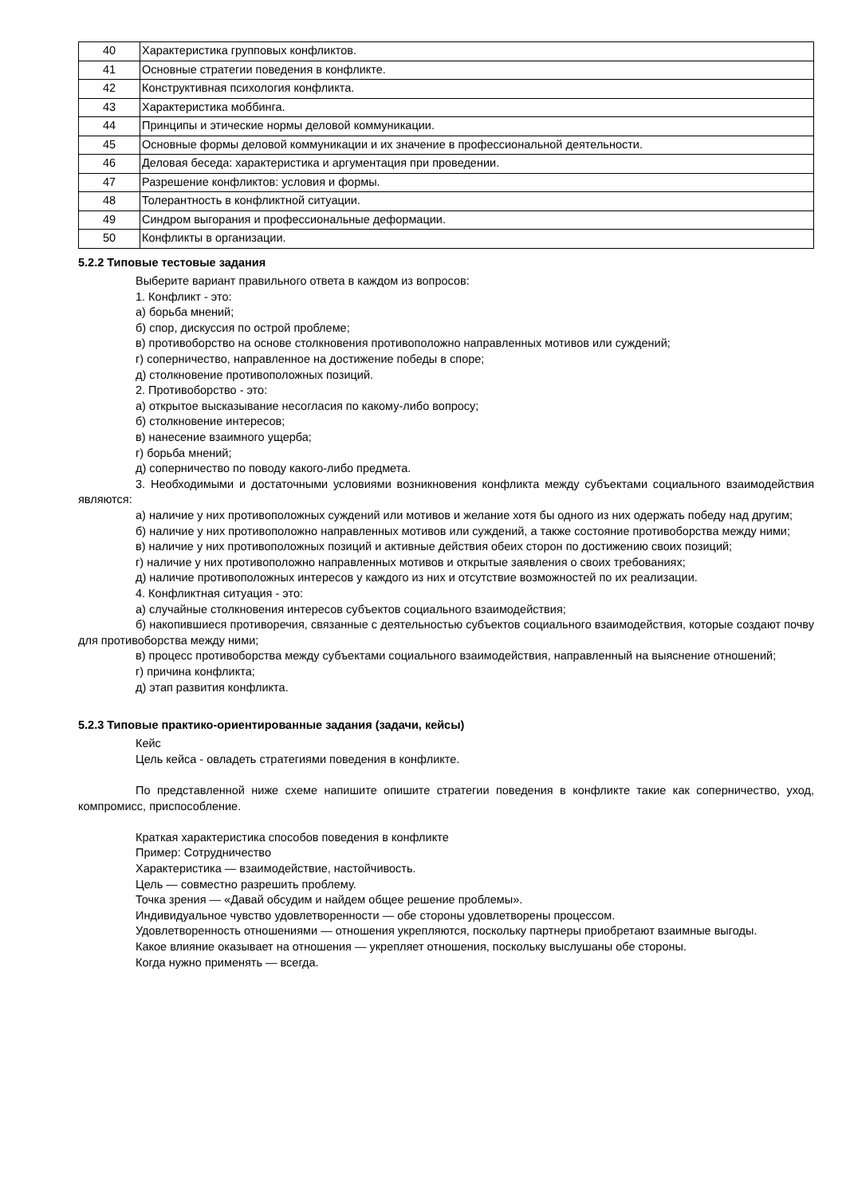| 40 | Характеристика групповых конфликтов. |
| 41 | Основные стратегии поведения в конфликте. |
| 42 | Конструктивная психология конфликта. |
| 43 | Характеристика моббинга. |
| 44 | Принципы и этические нормы деловой коммуникации. |
| 45 | Основные формы деловой коммуникации и их значение в профессиональной деятельности. |
| 46 | Деловая беседа: характеристика и аргументация при проведении. |
| 47 | Разрешение конфликтов: условия и формы. |
| 48 | Толерантность в конфликтной ситуации. |
| 49 | Синдром выгорания и профессиональные деформации. |
| 50 | Конфликты в организации. |
5.2.2 Типовые тестовые задания
Выберите вариант правильного ответа в каждом из вопросов:
1. Конфликт - это:
а) борьба мнений;
б) спор, дискуссия по острой проблеме;
в) противоборство на основе столкновения противоположно направленных мотивов или суждений;
г) соперничество, направленное на достижение победы в споре;
д) столкновение противоположных позиций.
2. Противоборство - это:
а) открытое высказывание несогласия по какому-либо вопросу;
б) столкновение интересов;
в) нанесение взаимного ущерба;
г) борьба мнений;
д) соперничество по поводу какого-либо предмета.
3. Необходимыми и достаточными условиями возникновения конфликта между субъектами социального взаимодействия являются:
а) наличие у них противоположных суждений или мотивов и желание хотя бы одного из них одержать победу над другим;
б) наличие у них противоположно направленных мотивов или суждений, а также состояние противоборства между ними;
в) наличие у них противоположных позиций и активные действия обеих сторон по достижению своих позиций;
г) наличие у них противоположно направленных мотивов и открытые заявления о своих требованиях;
д) наличие противоположных интересов у каждого из них и отсутствие возможностей по их реализации.
4. Конфликтная ситуация - это:
а) случайные столкновения интересов субъектов социального взаимодействия;
б) накопившиеся противоречия, связанные с деятельностью субъектов социального взаимодействия, которые создают почву для противоборства между ними;
в) процесс противоборства между субъектами социального взаимодействия, направленный на выяснение отношений;
г) причина конфликта;
д) этап развития конфликта.
5.2.3 Типовые практико-ориентированные задания (задачи, кейсы)
Кейс
Цель кейса - овладеть стратегиями поведения в конфликте.
По представленной ниже схеме напишите опишите стратегии поведения в конфликте такие как соперничество, уход, компромисс, приспособление.
Краткая характеристика способов поведения в конфликте
Пример: Сотрудничество
Характеристика — взаимодействие, настойчивость.
Цель — совместно разрешить проблему.
Точка зрения — «Давай обсудим и найдем общее решение проблемы».
Индивидуальное чувство удовлетворенности — обе стороны удовлетворены процессом.
Удовлетворенность отношениями — отношения укрепляются, поскольку партнеры приобретают взаимные выгоды.
Какое влияние оказывает на отношения — укрепляет отношения, поскольку выслушаны обе стороны.
Когда нужно применять — всегда.